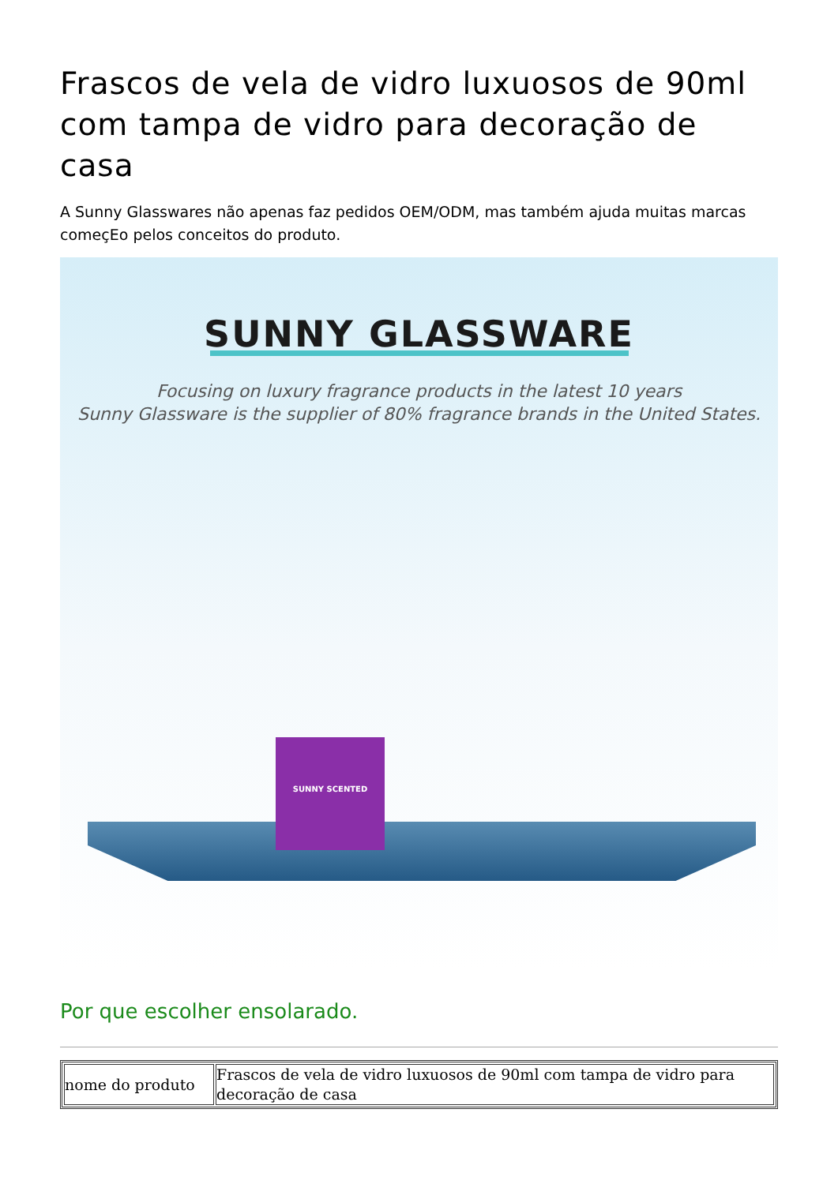Frascos de vela de vidro luxuosos de 90ml com tampa de vidro para decoração de casa
A Sunny Glasswares não apenas faz pedidos OEM/ODM, mas também ajuda muitas marcas começEo pelos conceitos do produto.
SUNNY GLASSWARE
Focusing on luxury fragrance products in the latest 10 years
Sunny Glassware is the supplier of 80% fragrance brands in the United States.
SUNNY SCENTED
Por que escolher ensolarado.
| nome do produto | Frascos de vela de vidro luxuosos de 90ml com tampa de vidro para decoração de casa |